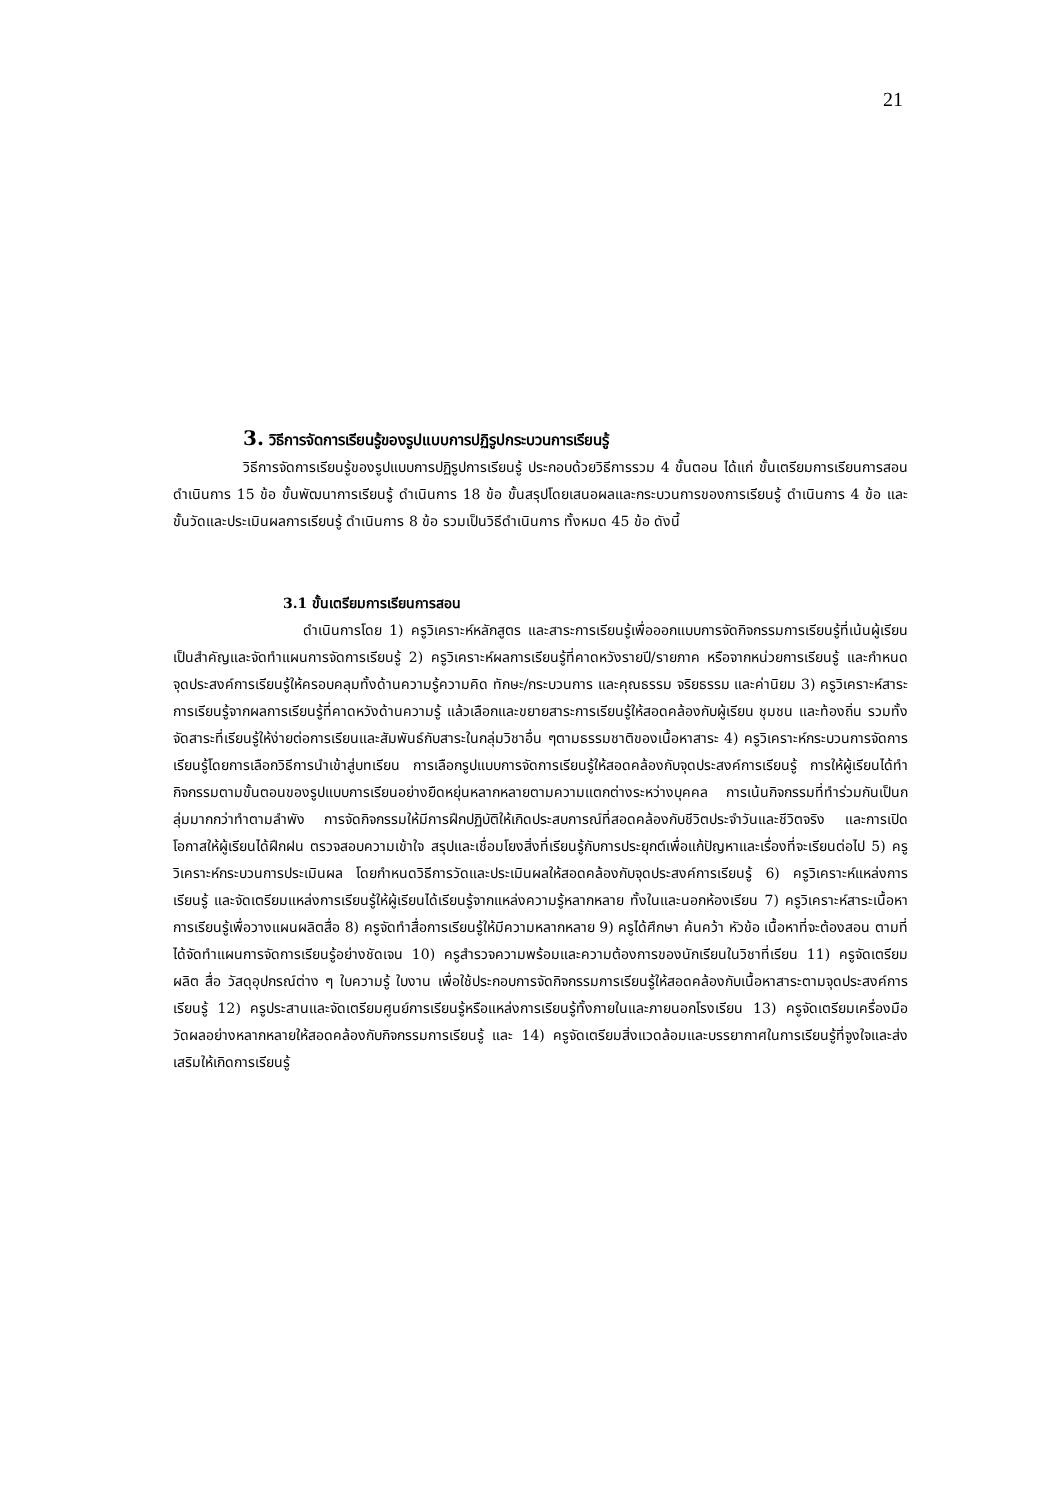21
3. วิธีการจัดการเรียนรู้ของรูปแบบการปฏิรูปกระบวนการเรียนรู้
วิธีการจัดการเรียนรู้ของรูปแบบการปฏิรูปการเรียนรู้ ประกอบด้วยวิธีการรวม 4 ขั้นตอน ได้แก่ ขั้นเตรียมการเรียนการสอน ดำเนินการ 15 ข้อ ขั้นพัฒนาการเรียนรู้ ดำเนินการ 18 ข้อ ขั้นสรุปโดยเสนอผลและกระบวนการของการเรียนรู้ ดำเนินการ 4 ข้อ และขั้นวัดและประเมินผลการเรียนรู้ ดำเนินการ 8 ข้อ รวมเป็นวิธีดำเนินการ ทั้งหมด 45 ข้อ ดังนี้
3.1 ขั้นเตรียมการเรียนการสอน
ดำเนินการโดย 1) ครูวิเคราะห์หลักสูตร และสาระการเรียนรู้เพื่อออกแบบการจัดกิจกรรมการเรียนรู้ที่เน้นผู้เรียนเป็นสำคัญและจัดทำแผนการจัดการเรียนรู้ 2) ครูวิเคราะห์ผลการเรียนรู้ที่คาดหวังรายปี/รายภาค หรือจากหน่วยการเรียนรู้ และกำหนดจุดประสงค์การเรียนรู้ให้ครอบคลุมทั้งด้านความรู้ความคิด ทักษะ/กระบวนการ และคุณธรรม จริยธรรม และค่านิยม 3) ครูวิเคราะห์สาระการเรียนรู้จากผลการเรียนรู้ที่คาดหวังด้านความรู้ แล้วเลือกและขยายสาระการเรียนรู้ให้สอดคล้องกับผู้เรียน ชุมชน และท้องถิ่น รวมทั้งจัดสาระที่เรียนรู้ให้ง่ายต่อการเรียนและสัมพันธ์กับสาระในกลุ่มวิชาอื่น ๆตามธรรมชาติของเนื้อหาสาระ 4) ครูวิเคราะห์กระบวนการจัดการเรียนรู้โดยการเลือกวิธีการนำเข้าสู่บทเรียน การเลือกรูปแบบการจัดการเรียนรู้ให้สอดคล้องกับจุดประสงค์การเรียนรู้ การให้ผู้เรียนได้ทำกิจกรรมตามขั้นตอนของรูปแบบการเรียนอย่างยืดหยุ่นหลากหลายตามความแตกต่างระหว่างบุคคล การเน้นกิจกรรมที่ทำร่วมกันเป็นกลุ่มมากกว่าทำตามลำพัง การจัดกิจกรรมให้มีการฝึกปฏิบัติให้เกิดประสบการณ์ที่สอดคล้องกับชีวิตประจำวันและชีวิตจริง และการเปิดโอกาสให้ผู้เรียนได้ฝึกฝน ตรวจสอบความเข้าใจ สรุปและเชื่อมโยงสิ่งที่เรียนรู้กับการประยุกต์เพื่อแก้ปัญหาและเรื่องที่จะเรียนต่อไป 5) ครูวิเคราะห์กระบวนการประเมินผล โดยกำหนดวิธีการวัดและประเมินผลให้สอดคล้องกับจุดประสงค์การเรียนรู้ 6) ครูวิเคราะห์แหล่งการเรียนรู้ และจัดเตรียมแหล่งการเรียนรู้ให้ผู้เรียนได้เรียนรู้จากแหล่งความรู้หลากหลาย ทั้งในและนอกห้องเรียน 7) ครูวิเคราะห์สาระเนื้อหาการเรียนรู้เพื่อวางแผนผลิตสื่อ 8) ครูจัดทำสื่อการเรียนรู้ให้มีความหลากหลาย 9) ครูได้ศึกษา ค้นคว้า หัวข้อ เนื้อหาที่จะต้องสอน ตามที่ได้จัดทำแผนการจัดการเรียนรู้อย่างชัดเจน 10) ครูสำรวจความพร้อมและความต้องการของนักเรียนในวิชาที่เรียน 11) ครูจัดเตรียม ผลิต สื่อ วัสดุอุปกรณ์ต่าง ๆ ใบความรู้ ใบงาน เพื่อใช้ประกอบการจัดกิจกรรมการเรียนรู้ให้สอดคล้องกับเนื้อหาสาระตามจุดประสงค์การเรียนรู้ 12) ครูประสานและจัดเตรียมศูนย์การเรียนรู้หรือแหล่งการเรียนรู้ทั้งภายในและภายนอกโรงเรียน 13) ครูจัดเตรียมเครื่องมือวัดผลอย่างหลากหลายให้สอดคล้องกับกิจกรรมการเรียนรู้ และ 14) ครูจัดเตรียมสิ่งแวดล้อมและบรรยากาศในการเรียนรู้ที่จูงใจและส่งเสริมให้เกิดการเรียนรู้